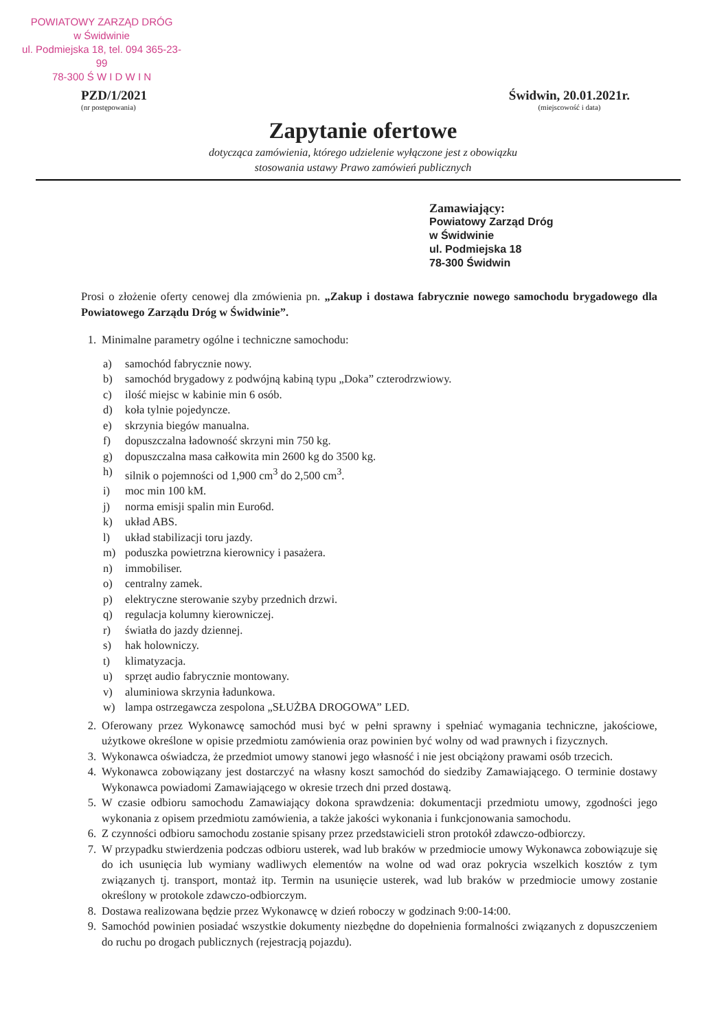POWIATOWY ZARZĄD DRÓG
w Świdwinie
ul. Podmiejska 18, tel. 094 365-23-99
78-300 Ś W I D W I N
PZD/1/2021
(nr postępowania)
Świdwin, 20.01.2021r.
(miejscowość i data)
Zapytanie ofertowe
dotycząca zamówienia, którego udzielenie wyłączone jest z obowiązku
stosowania ustawy Prawo zamówień publicznych
Zamawiający:
Powiatowy Zarząd Dróg
w Świdwinie
ul. Podmiejska 18
78-300 Świdwin
Prosi o złożenie oferty cenowej dla zmówienia pn. „Zakup i dostawa fabrycznie nowego samochodu brygadowego dla Powiatowego Zarządu Dróg w Świdwinie”.
1. Minimalne parametry ogólne i techniczne samochodu:
a) samochód fabrycznie nowy.
b) samochód brygadowy z podwójną kabiną typu „Doka” czterodrzwiowy.
c) ilość miejsc w kabinie min 6 osób.
d) koła tylnie pojedyncze.
e) skrzynia biegów manualna.
f) dopuszczalna ładowność skrzyni min 750 kg.
g) dopuszczalna masa całkowita min 2600 kg do 3500 kg.
h) silnik o pojemności od 1,900 cm<sup>3</sup> do 2,500 cm<sup>3</sup>.
i) moc min 100 kM.
j) norma emisji spalin min Euro6d.
k) układ ABS.
l) układ stabilizacji toru jazdy.
m) poduszka powietrzna kierownicy i pasażera.
n) immobiliser.
o) centralny zamek.
p) elektryczne sterowanie szyby przednich drzwi.
q) regulacja kolumny kierowniczej.
r) światła do jazdy dziennej.
s) hak holowniczy.
t) klimatyzacja.
u) sprzęt audio fabrycznie montowany.
v) aluminiowa skrzynia ładunkowa.
w) lampa ostrzegawcza zespolona „SŁUŻBA DROGOWA” LED.
2. Oferowany przez Wykonawcę samochód musi być w pełni sprawny i spełniać wymagania techniczne, jakościowe, użytkowe określone w opisie przedmiotu zamówienia oraz powinien być wolny od wad prawnych i fizycznych.
3. Wykonawca oświadcza, że przedmiot umowy stanowi jego własność i nie jest obciążony prawami osób trzecich.
4. Wykonawca zobowiązany jest dostarczyć na własny koszt samochód do siedziby Zamawiającego. O terminie dostawy Wykonawca powiadomi Zamawiającego w okresie trzech dni przed dostawą.
5. W czasie odbioru samochodu Zamawiający dokona sprawdzenia: dokumentacji przedmiotu umowy, zgodności jego wykonania z opisem przedmiotu zamówienia, a także jakości wykonania i funkcjonowania samochodu.
6. Z czynności odbioru samochodu zostanie spisany przez przedstawicieli stron protokół zdawczo-odbiorczy.
7. W przypadku stwierdzenia podczas odbioru usterek, wad lub braków w przedmiocie umowy Wykonawca zobowiązuje się do ich usunięcia lub wymiany wadliwych elementów na wolne od wad oraz pokrycia wszelkich kosztów z tym związanych tj. transport, montaż itp. Termin na usunięcie usterek, wad lub braków w przedmiocie umowy zostanie określony w protokole zdawczo-odbiorczym.
8. Dostawa realizowana będzie przez Wykonawcę w dzień roboczy w godzinach 9:00-14:00.
9. Samochód powinien posiadać wszystkie dokumenty niezbędne do dopełnienia formalności związanych z dopuszczeniem do ruchu po drogach publicznych (rejestracją pojazdu).